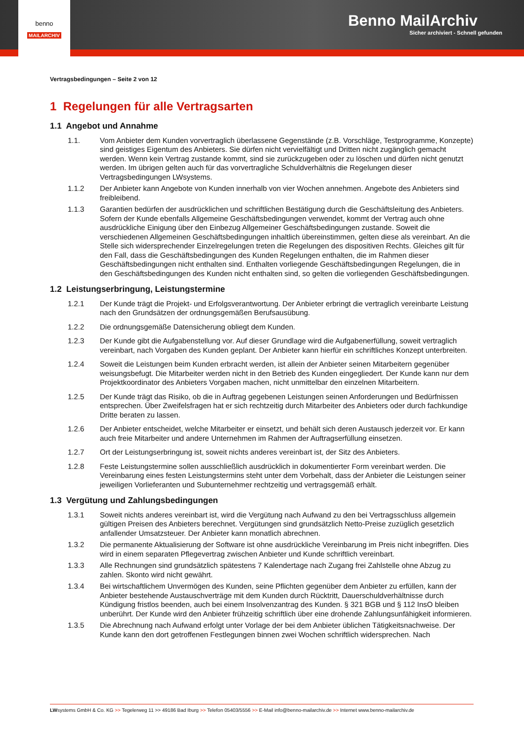Benno MailArchiv
Sicher archiviert - Schnell gefunden
benno
MAILARCHIV
Vertragsbedingungen – Seite 2 von 12
1 Regelungen für alle Vertragsarten
1.1 Angebot und Annahme
1.1. Vom Anbieter dem Kunden vorvertraglich überlassene Gegenstände (z.B. Vorschläge, Testprogramme, Konzepte) sind geistiges Eigentum des Anbieters. Sie dürfen nicht vervielfältigt und Dritten nicht zugänglich gemacht werden. Wenn kein Vertrag zustande kommt, sind sie zurückzugeben oder zu löschen und dürfen nicht genutzt werden. Im übrigen gelten auch für das vorvertragliche Schuldverhältnis die Regelungen dieser Vertragsbedingungen LWsystems.
1.1.2 Der Anbieter kann Angebote von Kunden innerhalb von vier Wochen annehmen. Angebote des Anbieters sind freibleibend.
1.1.3 Garantien bedürfen der ausdrücklichen und schriftlichen Bestätigung durch die Geschäftsleitung des Anbieters. Sofern der Kunde ebenfalls Allgemeine Geschäftsbedingungen verwendet, kommt der Vertrag auch ohne ausdrückliche Einigung über den Einbezug Allgemeiner Geschäftsbedingungen zustande. Soweit die verschiedenen Allgemeinen Geschäftsbedingungen inhaltlich übereinstimmen, gelten diese als vereinbart. An die Stelle sich widersprechender Einzelregelungen treten die Regelungen des dispositiven Rechts. Gleiches gilt für den Fall, dass die Geschäftsbedingungen des Kunden Regelungen enthalten, die im Rahmen dieser Geschäftsbedingungen nicht enthalten sind. Enthalten vorliegende Geschäftsbedingungen Regelungen, die in den Geschäftsbedingungen des Kunden nicht enthalten sind, so gelten die vorliegenden Geschäftsbedingungen.
1.2 Leistungserbringung, Leistungstermine
1.2.1 Der Kunde trägt die Projekt- und Erfolgsverantwortung. Der Anbieter erbringt die vertraglich vereinbarte Leistung nach den Grundsätzen der ordnungsgemäßen Berufsausübung.
1.2.2 Die ordnungsgemäße Datensicherung obliegt dem Kunden.
1.2.3 Der Kunde gibt die Aufgabenstellung vor. Auf dieser Grundlage wird die Aufgabenerfüllung, soweit vertraglich vereinbart, nach Vorgaben des Kunden geplant. Der Anbieter kann hierfür ein schriftliches Konzept unterbreiten.
1.2.4 Soweit die Leistungen beim Kunden erbracht werden, ist allein der Anbieter seinen Mitarbeitern gegenüber weisungsbefugt. Die Mitarbeiter werden nicht in den Betrieb des Kunden eingegliedert. Der Kunde kann nur dem Projektkoordinator des Anbieters Vorgaben machen, nicht unmittelbar den einzelnen Mitarbeitern.
1.2.5 Der Kunde trägt das Risiko, ob die in Auftrag gegebenen Leistungen seinen Anforderungen und Bedürfnissen entsprechen. Über Zweifelsfragen hat er sich rechtzeitig durch Mitarbeiter des Anbieters oder durch fachkundige Dritte beraten zu lassen.
1.2.6 Der Anbieter entscheidet, welche Mitarbeiter er einsetzt, und behält sich deren Austausch jederzeit vor. Er kann auch freie Mitarbeiter und andere Unternehmen im Rahmen der Auftragserfüllung einsetzen.
1.2.7 Ort der Leistungserbringung ist, soweit nichts anderes vereinbart ist, der Sitz des Anbieters.
1.2.8 Feste Leistungstermine sollen ausschließlich ausdrücklich in dokumentierter Form vereinbart werden. Die Vereinbarung eines festen Leistungstermins steht unter dem Vorbehalt, dass der Anbieter die Leistungen seiner jeweiligen Vorlieferanten und Subunternehmer rechtzeitig und vertragsgemäß erhält.
1.3 Vergütung und Zahlungsbedingungen
1.3.1 Soweit nichts anderes vereinbart ist, wird die Vergütung nach Aufwand zu den bei Vertragsschluss allgemein gültigen Preisen des Anbieters berechnet. Vergütungen sind grundsätzlich Netto-Preise zuzüglich gesetzlich anfallender Umsatzsteuer. Der Anbieter kann monatlich abrechnen.
1.3.2 Die permanente Aktualisierung der Software ist ohne ausdrückliche Vereinbarung im Preis nicht inbegriffen. Dies wird in einem separaten Pflegevertrag zwischen Anbieter und Kunde schriftlich vereinbart.
1.3.3 Alle Rechnungen sind grundsätzlich spätestens 7 Kalendertage nach Zugang frei Zahlstelle ohne Abzug zu zahlen. Skonto wird nicht gewährt.
1.3.4 Bei wirtschaftlichem Unvermögen des Kunden, seine Pflichten gegenüber dem Anbieter zu erfüllen, kann der Anbieter bestehende Austauschverträge mit dem Kunden durch Rücktritt, Dauerschuldverhältnisse durch Kündigung fristlos beenden, auch bei einem Insolvenzantrag des Kunden. § 321 BGB und § 112 InsO bleiben unberührt. Der Kunde wird den Anbieter frühzeitig schriftlich über eine drohende Zahlungsunfähigkeit informieren.
1.3.5 Die Abrechnung nach Aufwand erfolgt unter Vorlage der bei dem Anbieter üblichen Tätigkeitsnachweise. Der Kunde kann den dort getroffenen Festlegungen binnen zwei Wochen schriftlich widersprechen. Nach
LWsystems GmbH & Co. KG >> Tegelerweg 11 >> 49186 Bad Iburg >> Telefon 05403/5556 >> E-Mail info@benno-mailarchiv.de >> Internet www.benno-mailarchiv.de